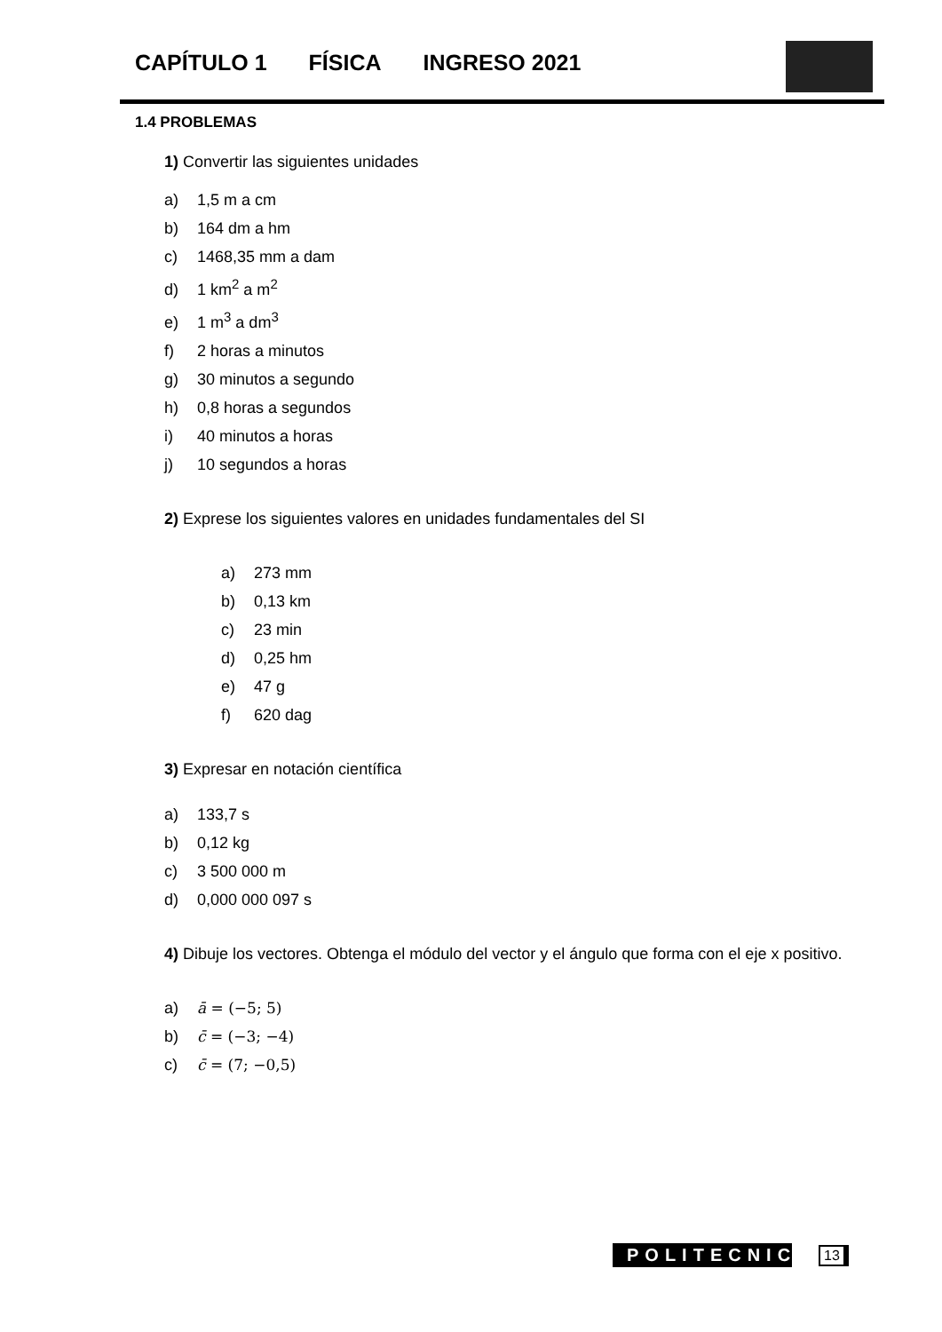CAPÍTULO 1 FÍSICA INGRESO 2021
1.4 PROBLEMAS
1) Convertir las siguientes unidades
a) 1,5 m a cm
b) 164 dm a hm
c) 1468,35 mm a dam
d) 1 km<sup>2</sup> a m<sup>2</sup>
e) 1 m<sup>3</sup> a dm<sup>3</sup>
f) 2 horas a minutos
g) 30 minutos a segundo
h) 0,8 horas a segundos
i) 40 minutos a horas
j) 10 segundos a horas
2) Exprese los siguientes valores en unidades fundamentales del SI
a) 273 mm
b) 0,13 km
c) 23 min
d) 0,25 hm
e) 47 g
f) 620 dag
3) Expresar en notación científica
a) 133,7 s
b) 0,12 kg
c) 3 500 000 m
d) 0,000 000 097 s
4) Dibuje los vectores. Obtenga el módulo del vector y el ángulo que forma con el eje x positivo.
a) ā = (−5; 5)
b) c̄ = (−3; −4)
c) c̄ = (7; −0,5)
POLITECNICO
13